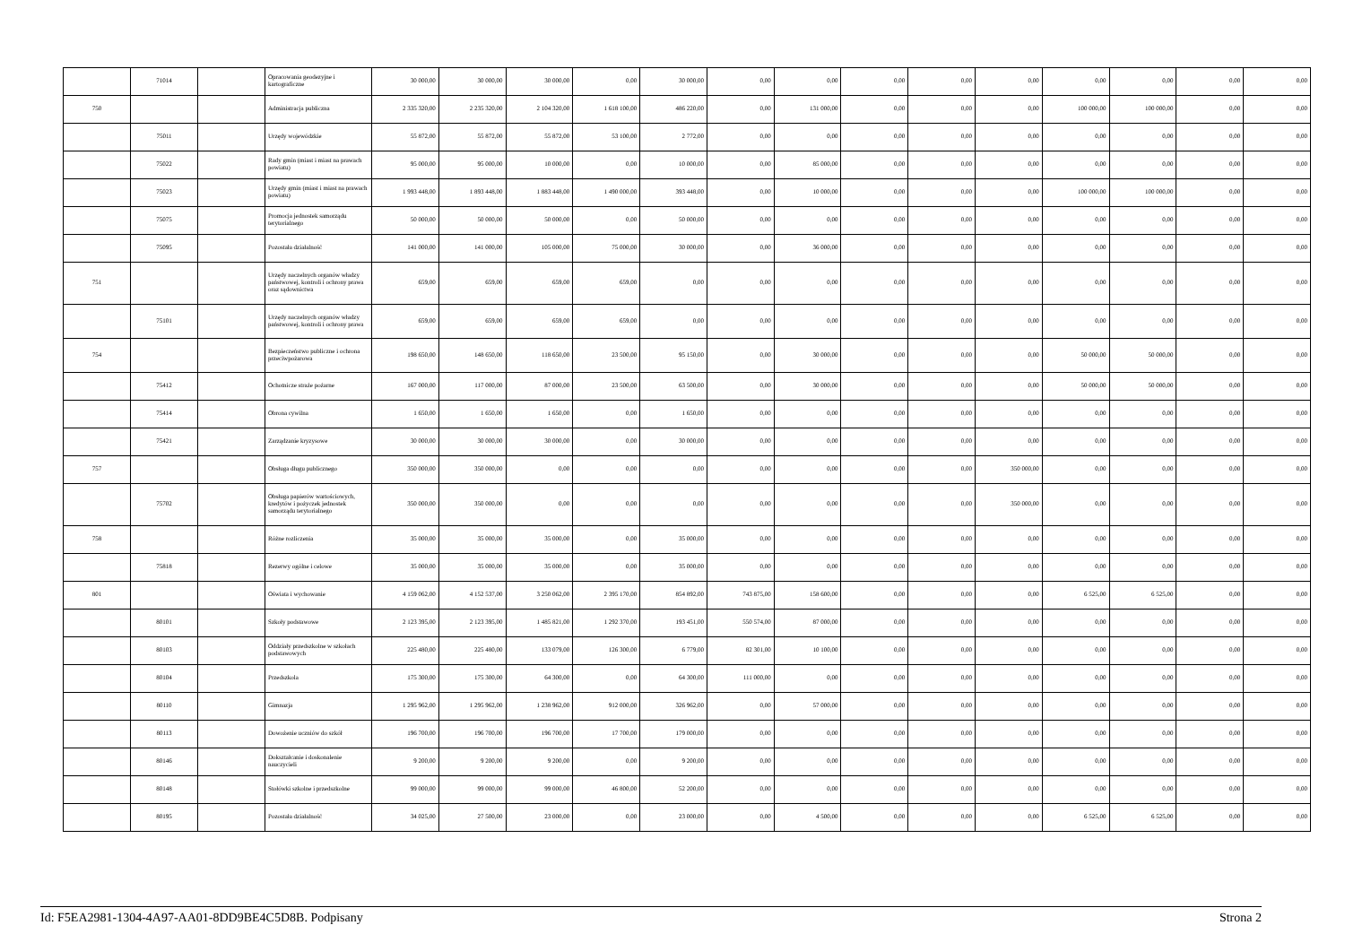| | 71014 | | Opracowania geodezyjne i kartograficzne | 30 000,00 | 30 000,00 | 30 000,00 | 0,00 | 30 000,00 | 0,00 | 0,00 | 0,00 | 0,00 | 0,00 | 0,00 | 0,00 | 0,00 | 0,00 |
| 750 | | | Administracja publiczna | 2 335 320,00 | 2 235 320,00 | 2 104 320,00 | 1 618 100,00 | 486 220,00 | 0,00 | 131 000,00 | 0,00 | 0,00 | 0,00 | 100 000,00 | 100 000,00 | 0,00 | 0,00 |
| | 75011 | | Urzędy wojewódzkie | 55 872,00 | 55 872,00 | 55 872,00 | 53 100,00 | 2 772,00 | 0,00 | 0,00 | 0,00 | 0,00 | 0,00 | 0,00 | 0,00 | 0,00 | 0,00 |
| | 75022 | | Rady gmin (miast i miast na prawach powiatu) | 95 000,00 | 95 000,00 | 10 000,00 | 0,00 | 10 000,00 | 0,00 | 85 000,00 | 0,00 | 0,00 | 0,00 | 0,00 | 0,00 | 0,00 | 0,00 |
| | 75023 | | Urzędy gmin (miast i miast na prawach powiatu) | 1 993 448,00 | 1 893 448,00 | 1 883 448,00 | 1 490 000,00 | 393 448,00 | 0,00 | 10 000,00 | 0,00 | 0,00 | 0,00 | 100 000,00 | 100 000,00 | 0,00 | 0,00 |
| | 75075 | | Promocja jednostek samorządu terytorialnego | 50 000,00 | 50 000,00 | 50 000,00 | 0,00 | 50 000,00 | 0,00 | 0,00 | 0,00 | 0,00 | 0,00 | 0,00 | 0,00 | 0,00 | 0,00 |
| | 75095 | | Pozostała działalność | 141 000,00 | 141 000,00 | 105 000,00 | 75 000,00 | 30 000,00 | 0,00 | 36 000,00 | 0,00 | 0,00 | 0,00 | 0,00 | 0,00 | 0,00 | 0,00 |
| 751 | | | Urzędy naczelnych organów władzy państwowej, kontroli i ochrony prawa oraz sądownictwa | 659,00 | 659,00 | 659,00 | 659,00 | 0,00 | 0,00 | 0,00 | 0,00 | 0,00 | 0,00 | 0,00 | 0,00 | 0,00 | 0,00 |
| | 75101 | | Urzędy naczelnych organów władzy państwowej, kontroli i ochrony prawa | 659,00 | 659,00 | 659,00 | 659,00 | 0,00 | 0,00 | 0,00 | 0,00 | 0,00 | 0,00 | 0,00 | 0,00 | 0,00 | 0,00 |
| 754 | | | Bezpieczeństwo publiczne i ochrona przeciwpożarowa | 198 650,00 | 148 650,00 | 118 650,00 | 23 500,00 | 95 150,00 | 0,00 | 30 000,00 | 0,00 | 0,00 | 0,00 | 50 000,00 | 50 000,00 | 0,00 | 0,00 |
| | 75412 | | Ochotnicze straże pożarne | 167 000,00 | 117 000,00 | 87 000,00 | 23 500,00 | 63 500,00 | 0,00 | 30 000,00 | 0,00 | 0,00 | 0,00 | 50 000,00 | 50 000,00 | 0,00 | 0,00 |
| | 75414 | | Obrona cywilna | 1 650,00 | 1 650,00 | 1 650,00 | 0,00 | 1 650,00 | 0,00 | 0,00 | 0,00 | 0,00 | 0,00 | 0,00 | 0,00 | 0,00 | 0,00 |
| | 75421 | | Zarządzanie kryzysowe | 30 000,00 | 30 000,00 | 30 000,00 | 0,00 | 30 000,00 | 0,00 | 0,00 | 0,00 | 0,00 | 0,00 | 0,00 | 0,00 | 0,00 | 0,00 |
| 757 | | | Obsługa długu publicznego | 350 000,00 | 350 000,00 | 0,00 | 0,00 | 0,00 | 0,00 | 0,00 | 0,00 | 0,00 | 350 000,00 | 0,00 | 0,00 | 0,00 | 0,00 |
| | 75702 | | Obsługa papierów wartościowych, kredytów i pożyczek jednostek samorządu terytorialnego | 350 000,00 | 350 000,00 | 0,00 | 0,00 | 0,00 | 0,00 | 0,00 | 0,00 | 0,00 | 350 000,00 | 0,00 | 0,00 | 0,00 | 0,00 |
| 758 | | | Różne rozliczenia | 35 000,00 | 35 000,00 | 35 000,00 | 0,00 | 35 000,00 | 0,00 | 0,00 | 0,00 | 0,00 | 0,00 | 0,00 | 0,00 | 0,00 | 0,00 |
| | 75818 | | Rezerwy ogólne i celowe | 35 000,00 | 35 000,00 | 35 000,00 | 0,00 | 35 000,00 | 0,00 | 0,00 | 0,00 | 0,00 | 0,00 | 0,00 | 0,00 | 0,00 | 0,00 |
| 801 | | | Oświata i wychowanie | 4 159 062,00 | 4 152 537,00 | 3 250 062,00 | 2 395 170,00 | 854 892,00 | 743 875,00 | 158 600,00 | 0,00 | 0,00 | 0,00 | 6 525,00 | 6 525,00 | 0,00 | 0,00 |
| | 80101 | | Szkoły podstawowe | 2 123 395,00 | 2 123 395,00 | 1 485 821,00 | 1 292 370,00 | 193 451,00 | 550 574,00 | 87 000,00 | 0,00 | 0,00 | 0,00 | 0,00 | 0,00 | 0,00 | 0,00 |
| | 80103 | | Oddziały przedszkolne w szkołach podstawowych | 225 480,00 | 225 480,00 | 133 079,00 | 126 300,00 | 6 779,00 | 82 301,00 | 10 100,00 | 0,00 | 0,00 | 0,00 | 0,00 | 0,00 | 0,00 | 0,00 |
| | 80104 | | Przedszkola | 175 300,00 | 175 300,00 | 64 300,00 | 0,00 | 64 300,00 | 111 000,00 | 0,00 | 0,00 | 0,00 | 0,00 | 0,00 | 0,00 | 0,00 | 0,00 |
| | 80110 | | Gimnazja | 1 295 962,00 | 1 295 962,00 | 1 238 962,00 | 912 000,00 | 326 962,00 | 0,00 | 57 000,00 | 0,00 | 0,00 | 0,00 | 0,00 | 0,00 | 0,00 | 0,00 |
| | 80113 | | Dowożenie uczniów do szkół | 196 700,00 | 196 700,00 | 196 700,00 | 17 700,00 | 179 000,00 | 0,00 | 0,00 | 0,00 | 0,00 | 0,00 | 0,00 | 0,00 | 0,00 | 0,00 |
| | 80146 | | Dokształcanie i doskonalenie nauczycieli | 9 200,00 | 9 200,00 | 9 200,00 | 0,00 | 9 200,00 | 0,00 | 0,00 | 0,00 | 0,00 | 0,00 | 0,00 | 0,00 | 0,00 | 0,00 |
| | 80148 | | Stołówki szkolne i przedszkolne | 99 000,00 | 99 000,00 | 99 000,00 | 46 800,00 | 52 200,00 | 0,00 | 0,00 | 0,00 | 0,00 | 0,00 | 0,00 | 0,00 | 0,00 | 0,00 |
| | 80195 | | Pozostała działalność | 34 025,00 | 27 500,00 | 23 000,00 | 0,00 | 23 000,00 | 0,00 | 4 500,00 | 0,00 | 0,00 | 0,00 | 6 525,00 | 6 525,00 | 0,00 | 0,00 |
Id: F5EA2981-1304-4A97-AA01-8DD9BE4C5D8B. Podpisany Strona 2